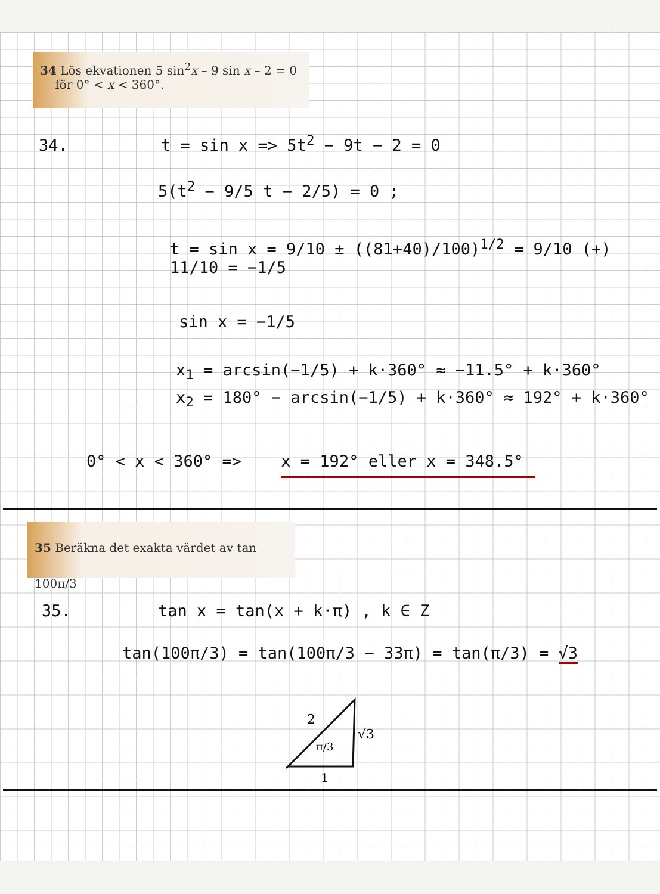34 Lös ekvationen 5 sin<sup>2</sup>x – 9 sin x – 2 = 0
för 0° < x < 360°.
34. t = sin x => 5t<sup>2</sup> − 9t − 2 = 0
5(t<sup>2</sup> − 9/5 t − 2/5) = 0 ;
t = sin x = 9/10 ± ((81+40)/100)<sup>1/2</sup> = 9/10 (+) 11/10 = −1/5
sin x = −1/5
x<sub>1</sub> = arcsin(−1/5) + k·360° ≈ −11.5° + k·360°
x<sub>2</sub> = 180° − arcsin(−1/5) + k·360° ≈ 192° + k·360°
0° < x < 360° => x = 192° eller x = 348.5°
35 Beräkna det exakta värdet av tan 100π/3
35. tan x = tan(x + k·π) , k ∈ Z
tan(100π/3) = tan(100π/3 − 33π) = tan(π/3) = √3
2
√3
π/3
1